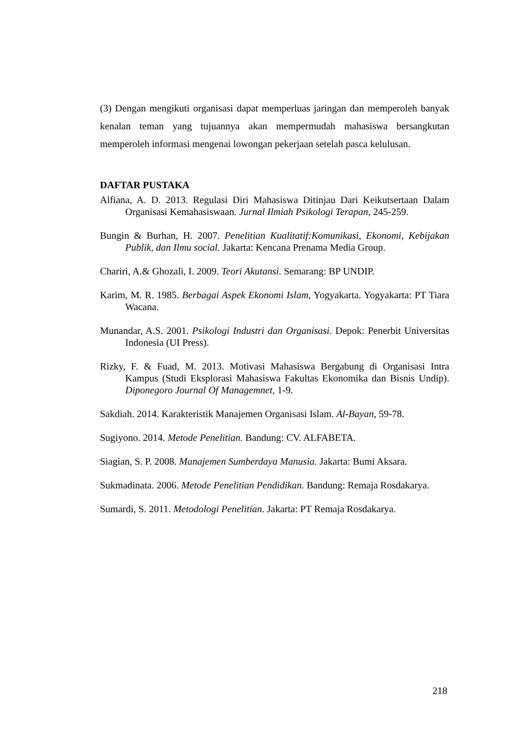(3) Dengan mengikuti organisasi dapat memperluas jaringan dan memperoleh banyak kenalan teman yang tujuannya akan mempermudah mahasiswa bersangkutan memperoleh informasi mengenai lowongan pekerjaan setelah pasca kelulusan.
DAFTAR PUSTAKA
Alfiana, A. D. 2013. Regulasi Diri Mahasiswa Ditinjau Dari Keikutsertaan Dalam Organisasi Kemahasiswaan. Jurnal Ilmiah Psikologi Terapan, 245-259.
Bungin & Burhan, H. 2007. Penelitian Kualitatif:Komunikasi, Ekonomi, Kebijakan Publik, dan Ilmu social. Jakarta: Kencana Prenama Media Group.
Chariri, A.& Ghozali, I. 2009. Teori Akutansi. Semarang: BP UNDIP.
Karim, M. R. 1985. Berbagai Aspek Ekonomi Islam, Yogyakarta. Yogyakarta: PT Tiara Wacana.
Munandar, A.S. 2001. Psikologi Industri dan Organisasi. Depok: Penerbit Universitas Indonesia (UI Press).
Rizky, F. & Fuad, M. 2013. Motivasi Mahasiswa Bergabung di Organisasi Intra Kampus (Studi Eksplorasi Mahasiswa Fakultas Ekonomika dan Bisnis Undip). Diponegoro Journal Of Managemnet, 1-9.
Sakdiah. 2014. Karakteristik Manajemen Organisasi Islam. Al-Bayan, 59-78.
Sugiyono. 2014. Metode Penelitian. Bandung: CV. ALFABETA.
Siagian, S. P. 2008. Manajemen Sumberdaya Manusia. Jakarta: Bumi Aksara.
Sukmadinata. 2006. Metode Penelitian Pendidikan. Bandung: Remaja Rosdakarya.
Sumardi, S. 2011. Metodologi Penelitian. Jakarta: PT Remaja Rosdakarya.
218